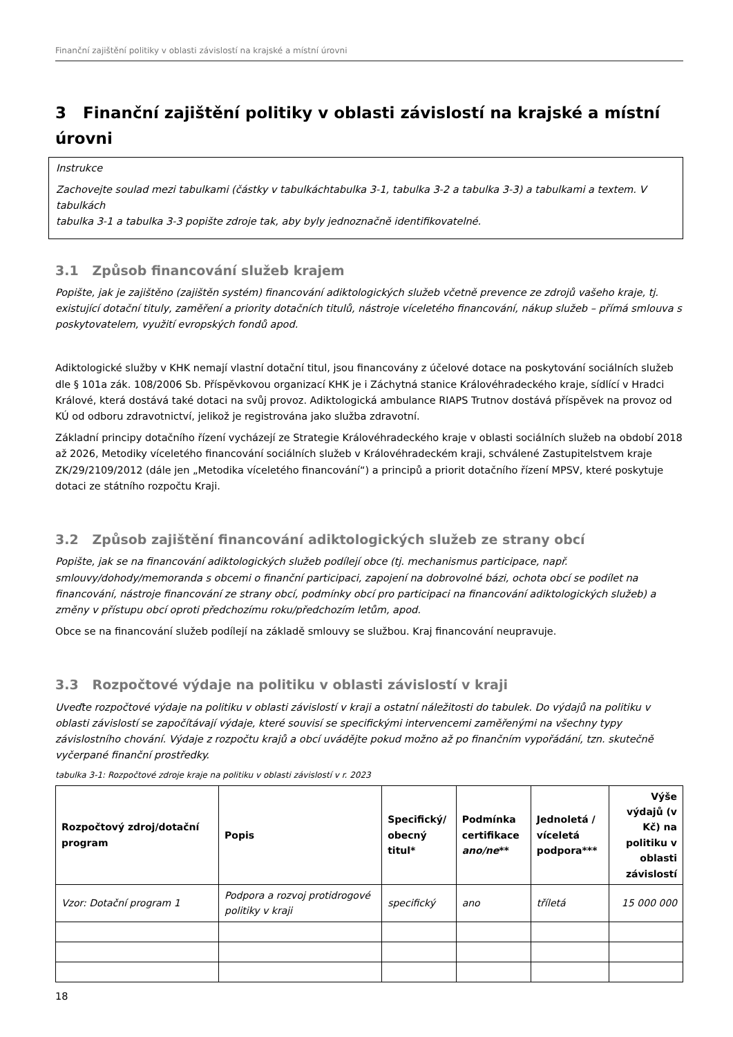Finanční zajištění politiky v oblasti závislostí na krajské a místní úrovni
3 Finanční zajištění politiky v oblasti závislostí na krajské a místní úrovni
Instrukce
Zachovejte soulad mezi tabulkami (částky v tabulkáchtabulka 3-1, tabulka 3-2 a tabulka 3-3) a tabulkami a textem. V tabulkách
tabulka 3-1 a tabulka 3-3 popište zdroje tak, aby byly jednoznačně identifikovatelné.
3.1 Způsob financování služeb krajem
Popište, jak je zajištěno (zajištěn systém) financování adiktologických služeb včetně prevence ze zdrojů vašeho kraje, tj. existující dotační tituly, zaměření a priority dotačních titulů, nástroje víceletého financování, nákup služeb – přímá smlouva s poskytovatelem, využití evropských fondů apod.
Adiktologické služby v KHK nemají vlastní dotační titul, jsou financovány z účelové dotace na poskytování sociálních služeb dle § 101a zák. 108/2006 Sb. Příspěvkovou organizací KHK je i Záchytná stanice Královéhradeckého kraje, sídlící v Hradci Králové, která dostává také dotaci na svůj provoz. Adiktologická ambulance RIAPS Trutnov dostává příspěvek na provoz od KÚ od odboru zdravotnictví, jelikož je registrována jako služba zdravotní.
Základní principy dotačního řízení vycházejí ze Strategie Královéhradeckého kraje v oblasti sociálních služeb na období 2018 až 2026, Metodiky víceletého financování sociálních služeb v Královéhradeckém kraji, schválené Zastupitelstvem kraje ZK/29/2109/2012 (dále jen „Metodika víceletého financování“) a principů a priorit dotačního řízení MPSV, které poskytuje dotaci ze státního rozpočtu Kraji.
3.2 Způsob zajištění financování adiktologických služeb ze strany obcí
Popište, jak se na financování adiktologických služeb podílejí obce (tj. mechanismus participace, např. smlouvy/dohody/memoranda s obcemi o finanční participaci, zapojení na dobrovolné bázi, ochota obcí se podílet na financování, nástroje financování ze strany obcí, podmínky obcí pro participaci na financování adiktologických služeb) a změny v přístupu obcí oproti předchozímu roku/předchozím letům, apod.
Obce se na financování služeb podílejí na základě smlouvy se službou. Kraj financování neupravuje.
3.3 Rozpočtové výdaje na politiku v oblasti závislostí v kraji
Uveďte rozpočtové výdaje na politiku v oblasti závislostí v kraji a ostatní náležitosti do tabulek. Do výdajů na politiku v oblasti závislostí se započítávají výdaje, které souvisí se specifickými intervencemi zaměřenými na všechny typy závislostního chování. Výdaje z rozpočtu krajů a obcí uvádějte pokud možno až po finančním vypořádání, tzn. skutečně vyčerpané finanční prostředky.
tabulka 3-1: Rozpočtové zdroje kraje na politiku v oblasti závislostí v r. 2023
| Rozpočtový zdroj/dotační program | Popis | Specifický/ obecný titul* | Podmínka certifikace ano/ne ** | Jednoletá / víceletá podpora*** | Výše výdajů (v Kč) na politiku v oblasti závislostí |
| --- | --- | --- | --- | --- | --- |
| Vzor: Dotační program 1 | Podpora a rozvoj protidrogové politiky v kraji | specifický | ano | tříletá | 15 000 000 |
18